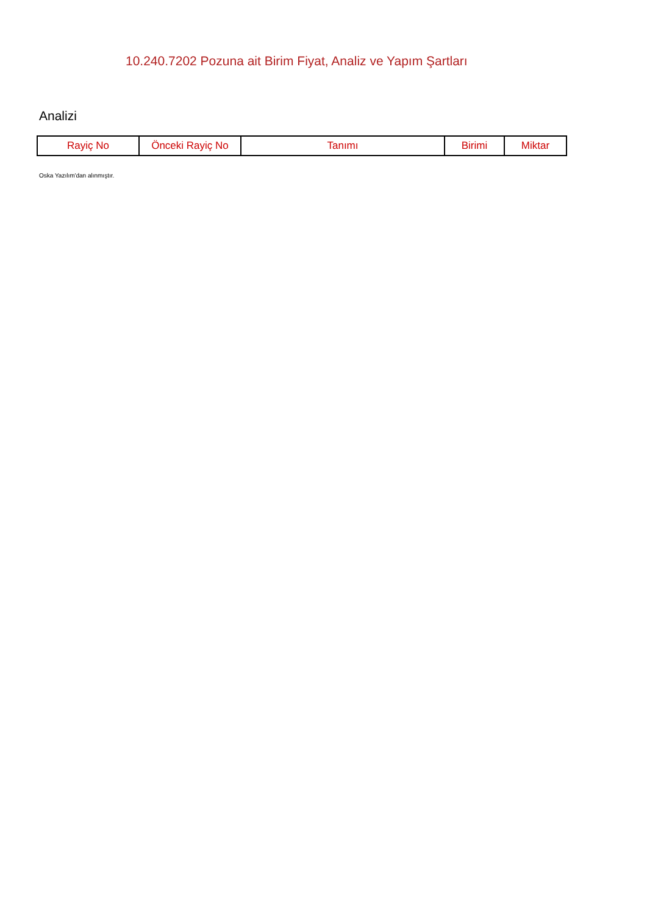10.240.7202 Pozuna ait Birim Fiyat, Analiz ve Yapım Şartları
Analizi
| Rayiç No | Önceki Rayiç No | Tanımı | Birimi | Miktar |
| --- | --- | --- | --- | --- |
Oska Yazılım'dan alınmıştır.